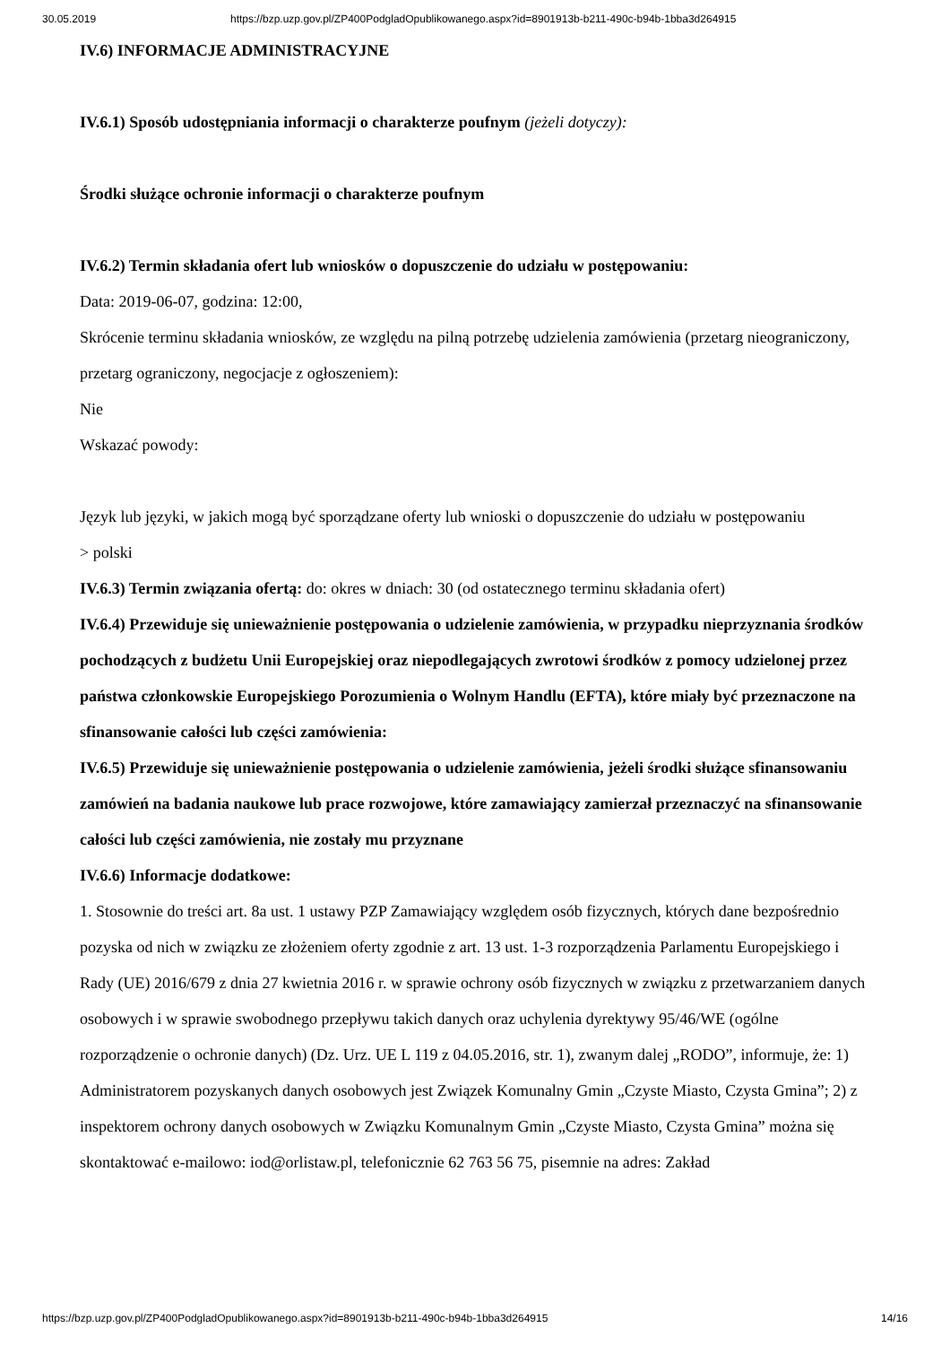30.05.2019 https://bzp.uzp.gov.pl/ZP400PodgladOpublikowanego.aspx?id=8901913b-b211-490c-b94b-1bba3d264915
IV.6) INFORMACJE ADMINISTRACYJNE
IV.6.1) Sposób udostępniania informacji o charakterze poufnym (jeżeli dotyczy):
Środki służące ochronie informacji o charakterze poufnym
IV.6.2) Termin składania ofert lub wniosków o dopuszczenie do udziału w postępowaniu:
Data: 2019-06-07, godzina: 12:00,
Skrócenie terminu składania wniosków, ze względu na pilną potrzebę udzielenia zamówienia (przetarg nieograniczony, przetarg ograniczony, negocjacje z ogłoszeniem):
Nie
Wskazać powody:
Język lub języki, w jakich mogą być sporządzane oferty lub wnioski o dopuszczenie do udziału w postępowaniu
> polski
IV.6.3) Termin związania ofertą: do: okres w dniach: 30 (od ostatecznego terminu składania ofert)
IV.6.4) Przewiduje się unieważnienie postępowania o udzielenie zamówienia, w przypadku nieprzyznania środków pochodzących z budżetu Unii Europejskiej oraz niepodlegających zwrotowi środków z pomocy udzielonej przez państwa członkowskie Europejskiego Porozumienia o Wolnym Handlu (EFTA), które miały być przeznaczone na sfinansowanie całości lub części zamówienia:
IV.6.5) Przewiduje się unieważnienie postępowania o udzielenie zamówienia, jeżeli środki służące sfinansowaniu zamówień na badania naukowe lub prace rozwojowe, które zamawiający zamierzał przeznaczyć na sfinansowanie całości lub części zamówienia, nie zostały mu przyznane
IV.6.6) Informacje dodatkowe:
1. Stosownie do treści art. 8a ust. 1 ustawy PZP Zamawiający względem osób fizycznych, których dane bezpośrednio pozyska od nich w związku ze złożeniem oferty zgodnie z art. 13 ust. 1-3 rozporządzenia Parlamentu Europejskiego i Rady (UE) 2016/679 z dnia 27 kwietnia 2016 r. w sprawie ochrony osób fizycznych w związku z przetwarzaniem danych osobowych i w sprawie swobodnego przepływu takich danych oraz uchylenia dyrektywy 95/46/WE (ogólne rozporządzenie o ochronie danych) (Dz. Urz. UE L 119 z 04.05.2016, str. 1), zwanym dalej „RODO”, informuje, że: 1) Administratorem pozyskanych danych osobowych jest Związek Komunalny Gmin „Czyste Miasto, Czysta Gmina”; 2) z inspektorem ochrony danych osobowych w Związku Komunalnym Gmin „Czyste Miasto, Czysta Gmina” można się skontaktować e-mailowo: iod@orlistaw.pl, telefonicznie 62 763 56 75, pisemnie na adres: Zakład
https://bzp.uzp.gov.pl/ZP400PodgladOpublikowanego.aspx?id=8901913b-b211-490c-b94b-1bba3d264915 14/16